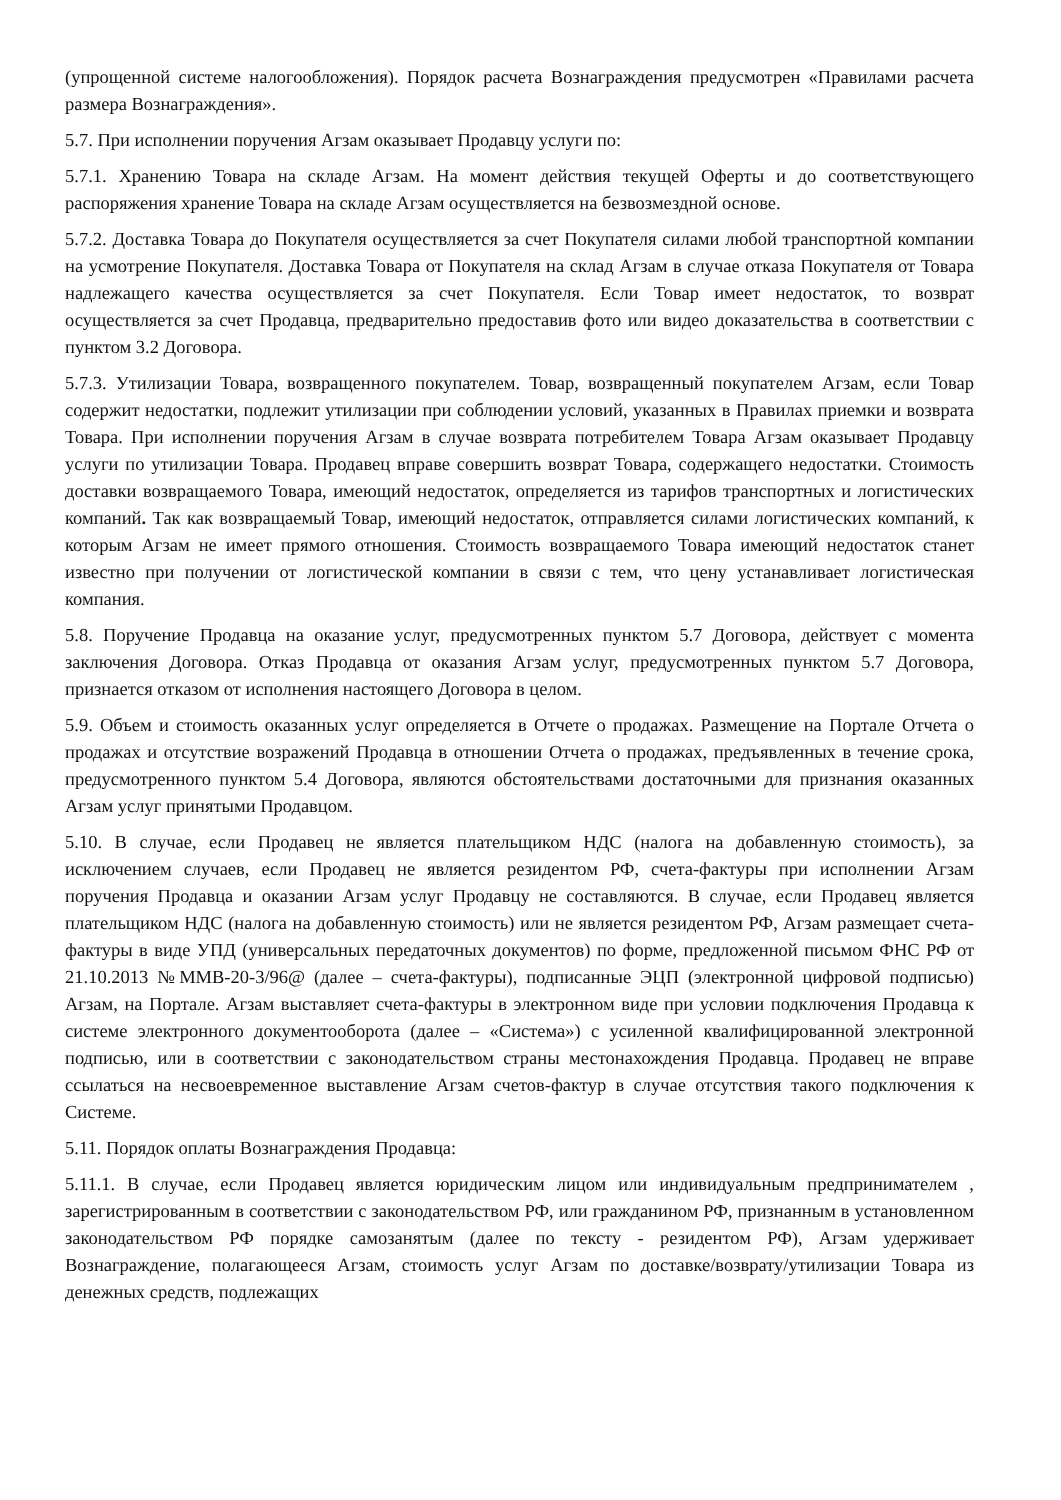(упрощенной системе налогообложения). Порядок расчета Вознаграждения предусмотрен «Правилами расчета размера Вознаграждения».
5.7. При исполнении поручения Агзам оказывает Продавцу услуги по:
5.7.1. Хранению Товара на складе Агзам. На момент действия текущей Оферты и до соответствующего распоряжения хранение Товара на складе Агзам осуществляется на безвозмездной основе.
5.7.2. Доставка Товара до Покупателя осуществляется за счет Покупателя силами любой транспортной компании на усмотрение Покупателя. Доставка Товара от Покупателя на склад Агзам в случае отказа Покупателя от Товара надлежащего качества осуществляется за счет Покупателя. Если Товар имеет недостаток, то возврат осуществляется за счет Продавца, предварительно предоставив фото или видео доказательства в соответствии с пунктом 3.2 Договора.
5.7.3. Утилизации Товара, возвращенного покупателем. Товар, возвращенный покупателем Агзам, если Товар содержит недостатки, подлежит утилизации при соблюдении условий, указанных в Правилах приемки и возврата Товара. При исполнении поручения Агзам в случае возврата потребителем Товара Агзам оказывает Продавцу услуги по утилизации Товара. Продавец вправе совершить возврат Товара, содержащего недостатки. Стоимость доставки возвращаемого Товара, имеющий недостаток, определяется из тарифов транспортных и логистических компаний. Так как возвращаемый Товар, имеющий недостаток, отправляется силами логистических компаний, к которым Агзам не имеет прямого отношения. Стоимость возвращаемого Товара имеющий недостаток станет известно при получении от логистической компании в связи с тем, что цену устанавливает логистическая компания.
5.8. Поручение Продавца на оказание услуг, предусмотренных пунктом 5.7 Договора, действует с момента заключения Договора. Отказ Продавца от оказания Агзам услуг, предусмотренных пунктом 5.7 Договора, признается отказом от исполнения настоящего Договора в целом.
5.9. Объем и стоимость оказанных услуг определяется в Отчете о продажах. Размещение на Портале Отчета о продажах и отсутствие возражений Продавца в отношении Отчета о продажах, предъявленных в течение срока, предусмотренного пунктом 5.4 Договора, являются обстоятельствами достаточными для признания оказанных Агзам услуг принятыми Продавцом.
5.10. В случае, если Продавец не является плательщиком НДС (налога на добавленную стоимость), за исключением случаев, если Продавец не является резидентом РФ, счета-фактуры при исполнении Агзам поручения Продавца и оказании Агзам услуг Продавцу не составляются. В случае, если Продавец является плательщиком НДС (налога на добавленную стоимость) или не является резидентом РФ, Агзам размещает счета-фактуры в виде УПД (универсальных передаточных документов) по форме, предложенной письмом ФНС РФ от 21.10.2013 №ММВ-20-3/96@ (далее – счета-фактуры), подписанные ЭЦП (электронной цифровой подписью) Агзам, на Портале. Агзам выставляет счета-фактуры в электронном виде при условии подключения Продавца к системе электронного документооборота (далее – «Система») с усиленной квалифицированной электронной подписью, или в соответствии с законодательством страны местонахождения Продавца. Продавец не вправе ссылаться на несвоевременное выставление Агзам счетов-фактур в случае отсутствия такого подключения к Системе.
5.11. Порядок оплаты Вознаграждения Продавца:
5.11.1. В случае, если Продавец является юридическим лицом или индивидуальным предпринимателем , зарегистрированным в соответствии с законодательством РФ, или гражданином РФ, признанным в установленном законодательством РФ порядке самозанятым (далее по тексту - резидентом РФ), Агзам удерживает Вознаграждение, полагающееся Агзам, стоимость услуг Агзам по доставке/возврату/утилизации Товара из денежных средств, подлежащих